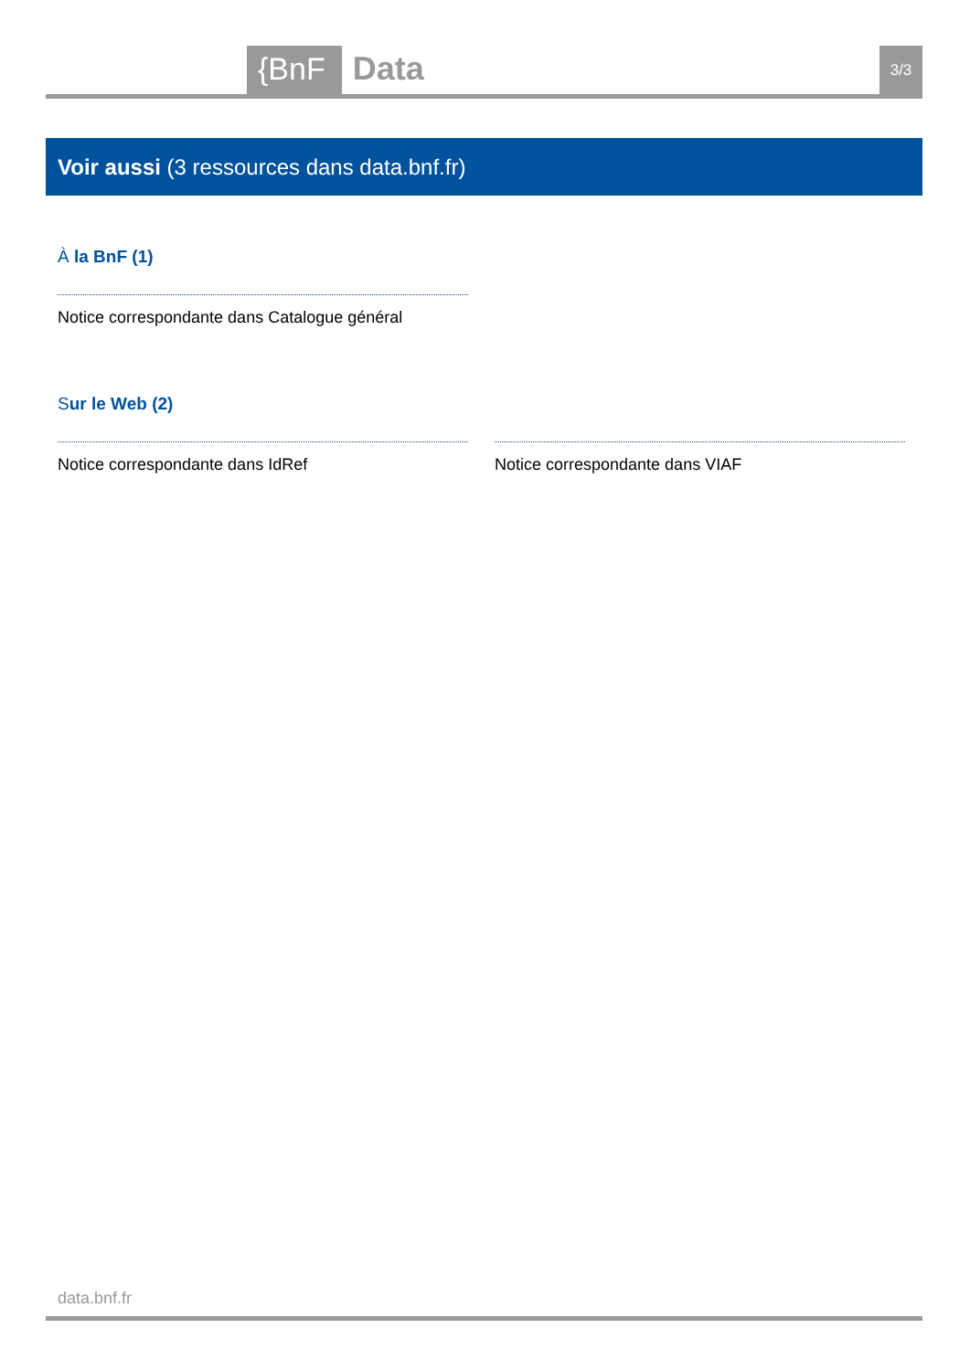{BnF
Data
3/3
Voir aussi (3 ressources dans data.bnf.fr)
À la BnF (1)
Notice correspondante dans Catalogue général
Sur le Web (2)
Notice correspondante dans IdRef Notice correspondante dans VIAF
data.bnf.fr